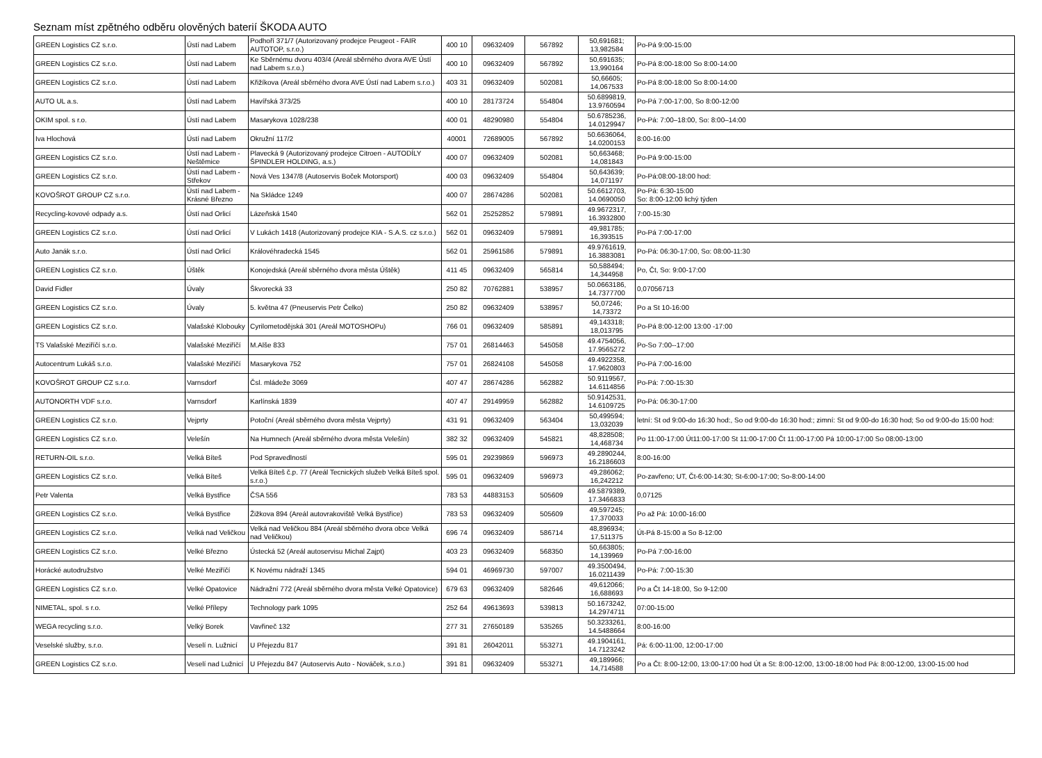Seznam míst zpětného odběru olověných baterií ŠKODA AUTO
| GREEN Logistics CZ s.r.o. | Ústí nad Labem | Podhoří 371/7 (Autorizovaný prodejce Peugeot - FAIR AUTOTOP, s.r.o.) | 400 10 | 09632409 | 567892 | 50,691681; 13,982584 | Po-Pá 9:00-15:00 |
| GREEN Logistics CZ s.r.o. | Ústí nad Labem | Ke Sběrnému dvoru 403/4 (Areál sběrného dvora AVE Ústí nad Labem s.r.o.) | 400 10 | 09632409 | 567892 | 50,691635; 13,990164 | Po-Pá 8:00-18:00 So 8:00-14:00 |
| GREEN Logistics CZ s.r.o. | Ústí nad Labem | Křižíkova (Areál sběrného dvora AVE Ústí nad Labem s.r.o.) | 403 31 | 09632409 | 502081 | 50,66605; 14,067533 | Po-Pá 8:00-18:00 So 8:00-14:00 |
| AUTO UL a.s. | Ústí nad Labem | Havířská 373/25 | 400 10 | 28173724 | 554804 | 50.6899819, 13.9760594 | Po-Pá 7:00-17:00, So 8:00-12:00 |
| OKIM spol. s r.o. | Ústí nad Labem | Masarykova 1028/238 | 400 01 | 48290980 | 554804 | 50.6785236, 14.0129947 | Po-Pá: 7:00–18:00, So: 8:00–14:00 |
| Iva Hlochová | Ústí nad Labem | Okružní 117/2 | 40001 | 72689005 | 567892 | 50.6636064, 14.0200153 | 8:00-16:00 |
| GREEN Logistics CZ s.r.o. | Ústí nad Labem - Neštěmice | Plavecká 9 (Autorizovaný prodejce Citroen - AUTODÍLY ŠPINDLER HOLDING, a.s.) | 400 07 | 09632409 | 502081 | 50,663468; 14,081843 | Po-Pá 9:00-15:00 |
| GREEN Logistics CZ s.r.o. | Ústí nad Labem - Střekov | Nová Ves 1347/8 (Autoservis Boček Motorsport) | 400 03 | 09632409 | 554804 | 50,643639; 14,071197 | Po-Pá:08:00-18:00 hod: |
| KOVOŠROT GROUP CZ s.r.o. | Ústí nad Labem - Krásné Březno | Na Skládce 1249 | 400 07 | 28674286 | 502081 | 50.6612703, 14.0690050 | Po-Pá: 6:30-15:00 So: 8:00-12:00 lichý týden |
| Recycling-kovové odpady a.s. | Ústí nad Orlicí | Lázeňská 1540 | 562 01 | 25252852 | 579891 | 49.9672317, 16.3932800 | 7:00-15:30 |
| GREEN Logistics CZ s.r.o. | Ústí nad Orlicí | V Lukách 1418 (Autorizovaný prodejce KIA - S.A.S. cz s.r.o.) | 562 01 | 09632409 | 579891 | 49,981785; 16,393515 | Po-Pá 7:00-17:00 |
| Auto Janák s.r.o. | Ústí nad Orlicí | Královéhradecká 1545 | 562 01 | 25961586 | 579891 | 49.9761619, 16.3883081 | Po-Pá: 06:30-17:00, So: 08:00-11:30 |
| GREEN Logistics CZ s.r.o. | Úštěk | Konojedská (Areál sběrného dvora města Úštěk) | 411 45 | 09632409 | 565814 | 50,588494; 14,344958 | Po, Čt, So: 9:00-17:00 |
| David Fidler | Úvaly | Škvorecká 33 | 250 82 | 70762881 | 538957 | 50.0663186, 14.7377700 | 0,07056713 |
| GREEN Logistics CZ s.r.o. | Úvaly | 5. května 47 (Pneuservis Petr Čelko) | 250 82 | 09632409 | 538957 | 50,07246; 14,73372 | Po a St 10-16:00 |
| GREEN Logistics CZ s.r.o. | Valašské Klobouky | Cyrilometodějská 301 (Areál MOTOSHOPu) | 766 01 | 09632409 | 585891 | 49,143318; 18,013795 | Po-Pá 8:00-12:00 13:00 -17:00 |
| TS Valašské Meziříčí s.r.o. | Valašské Meziříčí | M.Alše 833 | 757 01 | 26814463 | 545058 | 49.4754056, 17.9565272 | Po-So 7:00--17:00 |
| Autocentrum Lukáš s.r.o. | Valašské Meziříčí | Masarykova 752 | 757 01 | 26824108 | 545058 | 49.4922358, 17.9620803 | Po-Pá 7:00-16:00 |
| KOVOŠROT GROUP CZ s.r.o. | Varnsdorf | Čsl. mládeže 3069 | 407 47 | 28674286 | 562882 | 50.9119567, 14.6114856 | Po-Pá: 7:00-15:30 |
| AUTONORTH VDF s.r.o. | Varnsdorf | Karlínská 1839 | 407 47 | 29149959 | 562882 | 50.9142531, 14.6109725 | Po-Pá: 06:30-17:00 |
| GREEN Logistics CZ s.r.o. | Vejprty | Potoční (Areál sběrného dvora města Vejprty) | 431 91 | 09632409 | 563404 | 50,499594; 13,032039 | letní: St od 9:00-do 16:30 hod:, So od 9:00-do 16:30 hod:; zimní: St od 9:00-do 16:30 hod; So od 9:00-do 15:00 hod: |
| GREEN Logistics CZ s.r.o. | Velešín | Na Humnech (Areál sběrného dvora města Velešín) | 382 32 | 09632409 | 545821 | 48,828508; 14,468734 | Po 11:00-17:00 Út11:00-17:00 St 11:00-17:00 Čt 11:00-17:00 Pá 10:00-17:00 So 08:00-13:00 |
| RETURN-OIL s.r.o. | Velká Bíteš | Pod Spravedlností | 595 01 | 29239869 | 596973 | 49.2890244, 16.2186603 | 8:00-16:00 |
| GREEN Logistics CZ s.r.o. | Velká Bíteš | Velká Bíteš č.p. 77 (Areál Tecnických služeb Velká Bíteš spol. s.r.o.) | 595 01 | 09632409 | 596973 | 49,286062; 16,242212 | Po-zavřeno; UT, Čt-6:00-14:30; St-6:00-17:00; So-8:00-14:00 |
| Petr Valenta | Velká Bystřice | ČSA 556 | 783 53 | 44883153 | 505609 | 49.5879389, 17.3466833 | 0,07125 |
| GREEN Logistics CZ s.r.o. | Velká Bystřice | Žižkova 894 (Areál autovrakoviště Velká Bystřice) | 783 53 | 09632409 | 505609 | 49,597245; 17,370033 | Po až Pá: 10:00-16:00 |
| GREEN Logistics CZ s.r.o. | Velká nad Veličkou | Velká nad Veličkou 884 (Areál sběrného dvora obce Velká nad Veličkou) | 696 74 | 09632409 | 586714 | 48,896934; 17,511375 | Út-Pá 8-15:00 a So 8-12:00 |
| GREEN Logistics CZ s.r.o. | Velké Březno | Ústecká 52 (Areál autoservisu Michal Zajpt) | 403 23 | 09632409 | 568350 | 50,663805; 14,139969 | Po-Pá 7:00-16:00 |
| Horácké autodružstvo | Velké Meziříčí | K Novému nádraží 1345 | 594 01 | 46969730 | 597007 | 49.3500494, 16.0211439 | Po-Pá: 7:00-15:30 |
| GREEN Logistics CZ s.r.o. | Velké Opatovice | Nádražní 772 (Areál sběrného dvora města Velké Opatovice) | 679 63 | 09632409 | 582646 | 49,612066; 16,688693 | Po a Čt 14-18:00, So 9-12:00 |
| NIMETAL, spol. s r.o. | Velké Přílepy | Technology park 1095 | 252 64 | 49613693 | 539813 | 50.1673242, 14.2974711 | 07:00-15:00 |
| WEGA recycling s.r.o. | Velký Borek | Vavřineč 132 | 277 31 | 27650189 | 535265 | 50.3233261, 14.5488664 | 8:00-16:00 |
| Veselské služby, s.r.o. | Veselí n. Lužnicí | U Přejezdu 817 | 391 81 | 26042011 | 553271 | 49.1904161, 14.7123242 | Pá: 6:00-11:00, 12:00-17:00 |
| GREEN Logistics CZ s.r.o. | Veselí nad Lužnicí | U Přejezdu 847 (Autoservis Auto - Nováček, s.r.o.) | 391 81 | 09632409 | 553271 | 49,189966; 14,714588 | Po a Čt: 8:00-12:00, 13:00-17:00 hod Út a St: 8:00-12:00, 13:00-18:00 hod Pá: 8:00-12:00, 13:00-15:00 hod |